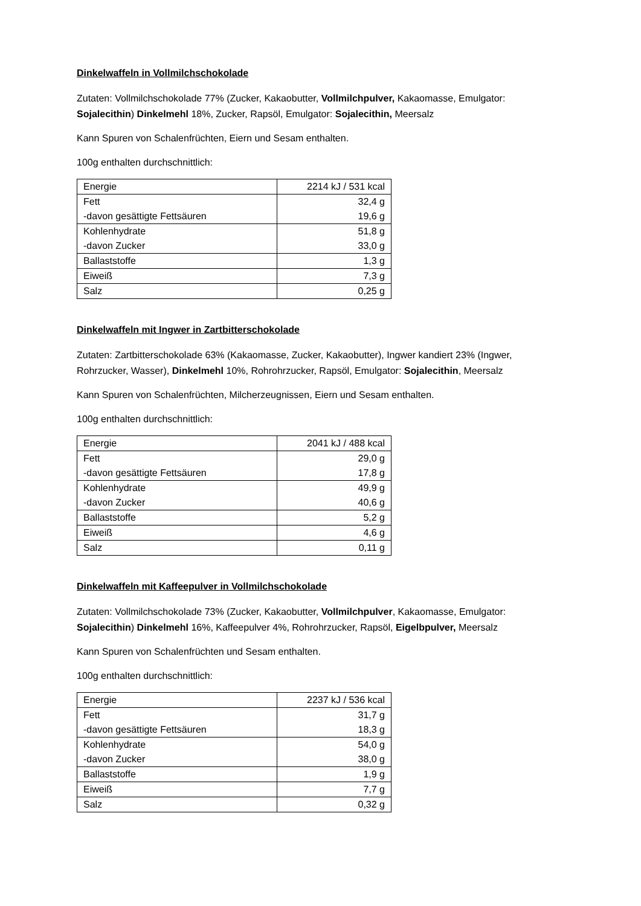Dinkelwaffeln in Vollmilchschokolade
Zutaten: Vollmilchschokolade 77% (Zucker, Kakaobutter, Vollmilchpulver, Kakaomasse, Emulgator: Sojalecithin) Dinkelmehl 18%, Zucker, Rapsöl, Emulgator: Sojalecithin, Meersalz
Kann Spuren von Schalenfrüchten, Eiern und Sesam enthalten.
100g enthalten durchschnittlich:
| Energie | 2214 kJ / 531 kcal |
| Fett -davon gesättigte Fettsäuren | 32,4 g 19,6 g |
| Kohlenhydrate -davon Zucker | 51,8 g 33,0 g |
| Ballaststoffe | 1,3 g |
| Eiweiß | 7,3 g |
| Salz | 0,25 g |
Dinkelwaffeln mit Ingwer in Zartbitterschokolade
Zutaten: Zartbitterschokolade 63% (Kakaomasse, Zucker, Kakaobutter), Ingwer kandiert 23% (Ingwer, Rohrzucker, Wasser), Dinkelmehl 10%, Rohrohrzucker, Rapsöl, Emulgator: Sojalecithin, Meersalz
Kann Spuren von Schalenfrüchten, Milcherzeugnissen, Eiern und Sesam enthalten.
100g enthalten durchschnittlich:
| Energie | 2041 kJ / 488 kcal |
| Fett -davon gesättigte Fettsäuren | 29,0 g 17,8 g |
| Kohlenhydrate -davon Zucker | 49,9 g 40,6 g |
| Ballaststoffe | 5,2 g |
| Eiweiß | 4,6 g |
| Salz | 0,11 g |
Dinkelwaffeln mit Kaffeepulver in Vollmilchschokolade
Zutaten: Vollmilchschokolade 73% (Zucker, Kakaobutter, Vollmilchpulver, Kakaomasse, Emulgator: Sojalecithin) Dinkelmehl 16%, Kaffeepulver 4%, Rohrohrzucker, Rapsöl, Eigelbpulver, Meersalz
Kann Spuren von Schalenfrüchten und Sesam enthalten.
100g enthalten durchschnittlich:
| Energie | 2237 kJ / 536 kcal |
| Fett -davon gesättigte Fettsäuren | 31,7 g 18,3 g |
| Kohlenhydrate -davon Zucker | 54,0 g 38,0 g |
| Ballaststoffe | 1,9 g |
| Eiweiß | 7,7 g |
| Salz | 0,32 g |